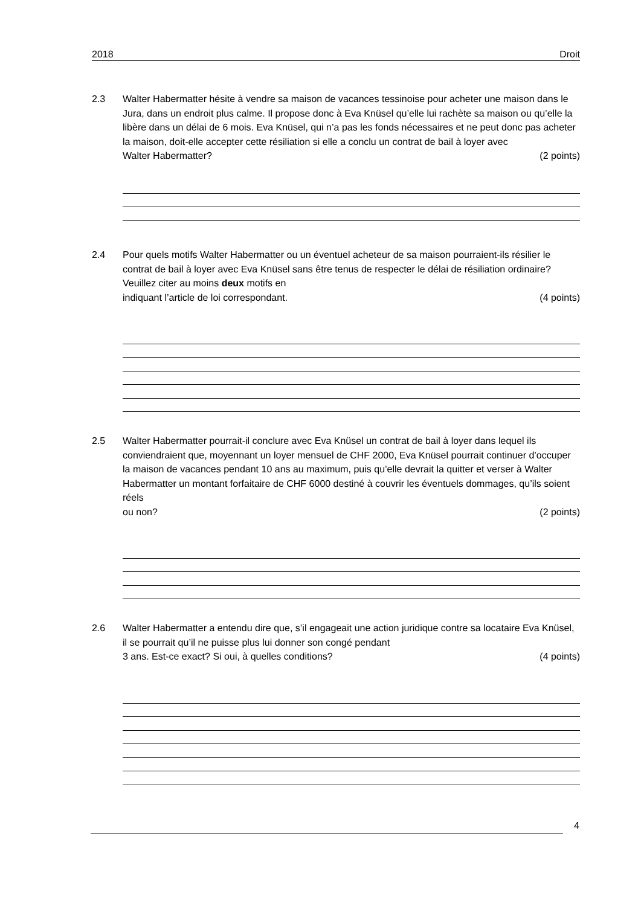2018 Droit
2.3 Walter Habermatter hésite à vendre sa maison de vacances tessinoise pour acheter une maison dans le Jura, dans un endroit plus calme. Il propose donc à Eva Knüsel qu’elle lui rachète sa maison ou qu’elle la libère dans un délai de 6 mois. Eva Knüsel, qui n’a pas les fonds nécessaires et ne peut donc pas acheter la maison, doit-elle accepter cette résiliation si elle a conclu un contrat de bail à loyer avec
Walter Habermatter? (2 points)
2.4 Pour quels motifs Walter Habermatter ou un éventuel acheteur de sa maison pourraient-ils résilier le contrat de bail à loyer avec Eva Knüsel sans être tenus de respecter le délai de résiliation ordinaire? Veuillez citer au moins deux motifs en
indiquant l’article de loi correspondant. (4 points)
2.5 Walter Habermatter pourrait-il conclure avec Eva Knüsel un contrat de bail à loyer dans lequel ils conviendraient que, moyennant un loyer mensuel de CHF 2000, Eva Knüsel pourrait continuer d’occuper la maison de vacances pendant 10 ans au maximum, puis qu’elle devrait la quitter et verser à Walter Habermatter un montant forfaitaire de CHF 6000 destiné à couvrir les éventuels dommages, qu’ils soient réels
ou non? (2 points)
2.6 Walter Habermatter a entendu dire que, s’il engageait une action juridique contre sa locataire Eva Knüsel, il se pourrait qu’il ne puisse plus lui donner son congé pendant
3 ans. Est-ce exact? Si oui, à quelles conditions? (4 points)
4